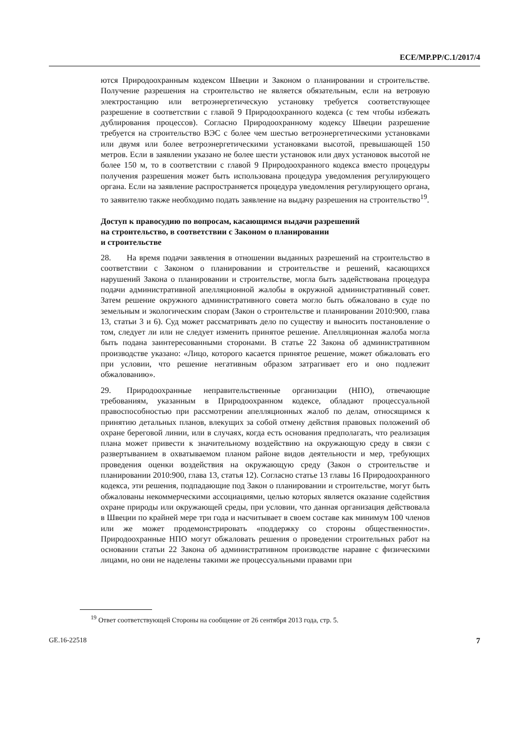ECE/MP.PP/C.1/2017/4
ются Природоохранным кодексом Швеции и Законом о планировании и строительстве. Получение разрешения на строительство не является обязательным, если на ветровую электростанцию или ветроэнергетическую установку требуется соответствующее разрешение в соответствии с главой 9 Природоохранного кодекса (с тем чтобы избежать дублирования процессов). Согласно Природоохранному кодексу Швеции разрешение требуется на строительство ВЭС с более чем шестью ветроэнергетическими установками или двумя или более ветроэнергетическими установками высотой, превышающей 150 метров. Если в заявлении указано не более шести установок или двух установок высотой не более 150 м, то в соответствии с главой 9 Природоохранного кодекса вместо процедуры получения разрешения может быть использована процедура уведомления регулирующего органа. Если на заявление распространяется процедура уведомления регулирующего органа, то заявителю также необходимо подать заявление на выдачу разрешения на строительство<sup>19</sup>.
Доступ к правосудию по вопросам, касающимся выдачи разрешений
на строительство, в соответствии с Законом о планировании
и строительстве
28. На время подачи заявления в отношении выданных разрешений на строительство в соответствии с Законом о планировании и строительстве и решений, касающихся нарушений Закона о планировании и строительстве, могла быть задействована процедура подачи административной апелляционной жалобы в окружной административный совет. Затем решение окружного административного совета могло быть обжаловано в суде по земельным и экологическим спорам (Закон о строительстве и планировании 2010:900, глава 13, статьи 3 и 6). Суд может рассматривать дело по существу и выносить постановление о том, следует ли или не следует изменить принятое решение. Апелляционная жалоба могла быть подана заинтересованными сторонами. В статье 22 Закона об административном производстве указано: «Лицо, которого касается принятое решение, может обжаловать его при условии, что решение негативным образом затрагивает его и оно подлежит обжалованию».
29. Природоохранные неправительственные организации (НПО), отвечающие требованиям, указанным в Природоохранном кодексе, обладают процессуальной правоспособностью при рассмотрении апелляционных жалоб по делам, относящимся к принятию детальных планов, влекущих за собой отмену действия правовых положений об охране береговой линии, или в случаях, когда есть основания предполагать, что реализация плана может привести к значительному воздействию на окружающую среду в связи с развертыванием в охватываемом планом районе видов деятельности и мер, требующих проведения оценки воздействия на окружающую среду (Закон о строительстве и планировании 2010:900, глава 13, статья 12). Согласно статье 13 главы 16 Природоохранного кодекса, эти решения, подпадающие под Закон о планировании и строительстве, могут быть обжалованы некоммерческими ассоциациями, целью которых является оказание содействия охране природы или окружающей среды, при условии, что данная организация действовала в Швеции по крайней мере три года и насчитывает в своем составе как минимум 100 членов или же может продемонстрировать «поддержку со стороны общественности». Природоохранные НПО могут обжаловать решения о проведении строительных работ на основании статьи 22 Закона об административном производстве наравне с физическими лицами, но они не наделены такими же процессуальными правами при
<sup>19</sup> Ответ соответствующей Стороны на сообщение от 26 сентября 2013 года, стр. 5.
GE.16-22518 7